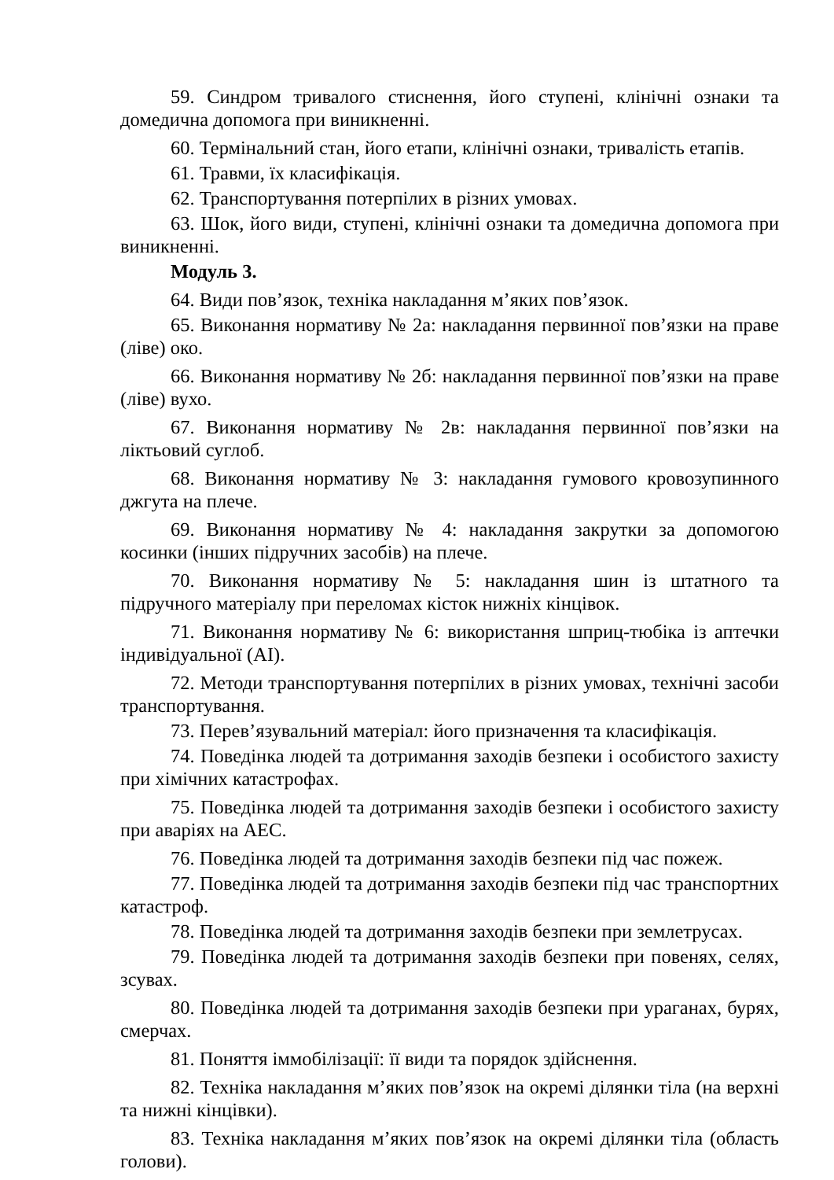59. Синдром тривалого стиснення, його ступені, клінічні ознаки та домедична допомога при виникненні.
60. Термінальний стан, його етапи, клінічні ознаки, тривалість етапів.
61. Травми, їх класифікація.
62. Транспортування потерпілих в різних умовах.
63. Шок, його види, ступені, клінічні ознаки та домедична допомога при виникненні.
Модуль 3.
64. Види пов’язок, техніка накладання м’яких пов’язок.
65. Виконання нормативу № 2а: накладання первинної пов’язки на праве (ліве) око.
66. Виконання нормативу № 2б: накладання первинної пов’язки на праве (ліве) вухо.
67. Виконання нормативу № 2в: накладання первинної пов’язки на ліктьовий суглоб.
68. Виконання нормативу № 3: накладання гумового кровозупинного джгута на плече.
69. Виконання нормативу № 4: накладання закрутки за допомогою косинки (інших підручних засобів) на плече.
70. Виконання нормативу № 5: накладання шин із штатного та підручного матеріалу при переломах кісток нижніх кінцівок.
71. Виконання нормативу № 6: використання шприц-тюбіка із аптечки індивідуальної (АІ).
72. Методи транспортування потерпілих в різних умовах, технічні засоби транспортування.
73. Перев’язувальний матеріал: його призначення та класифікація.
74. Поведінка людей та дотримання заходів безпеки і особистого захисту при хімічних катастрофах.
75. Поведінка людей та дотримання заходів безпеки і особистого захисту при аваріях на АЕС.
76. Поведінка людей та дотримання заходів безпеки під час пожеж.
77. Поведінка людей та дотримання заходів безпеки під час транспортних катастроф.
78. Поведінка людей та дотримання заходів безпеки при землетрусах.
79. Поведінка людей та дотримання заходів безпеки при повенях, селях, зсувах.
80. Поведінка людей та дотримання заходів безпеки при ураганах, бурях, смерчах.
81. Поняття іммобілізації: її види та порядок здійснення.
82. Техніка накладання м’яких пов’язок на окремі ділянки тіла (на верхні та нижні кінцівки).
83. Техніка накладання м’яких пов’язок на окремі ділянки тіла (область голови).